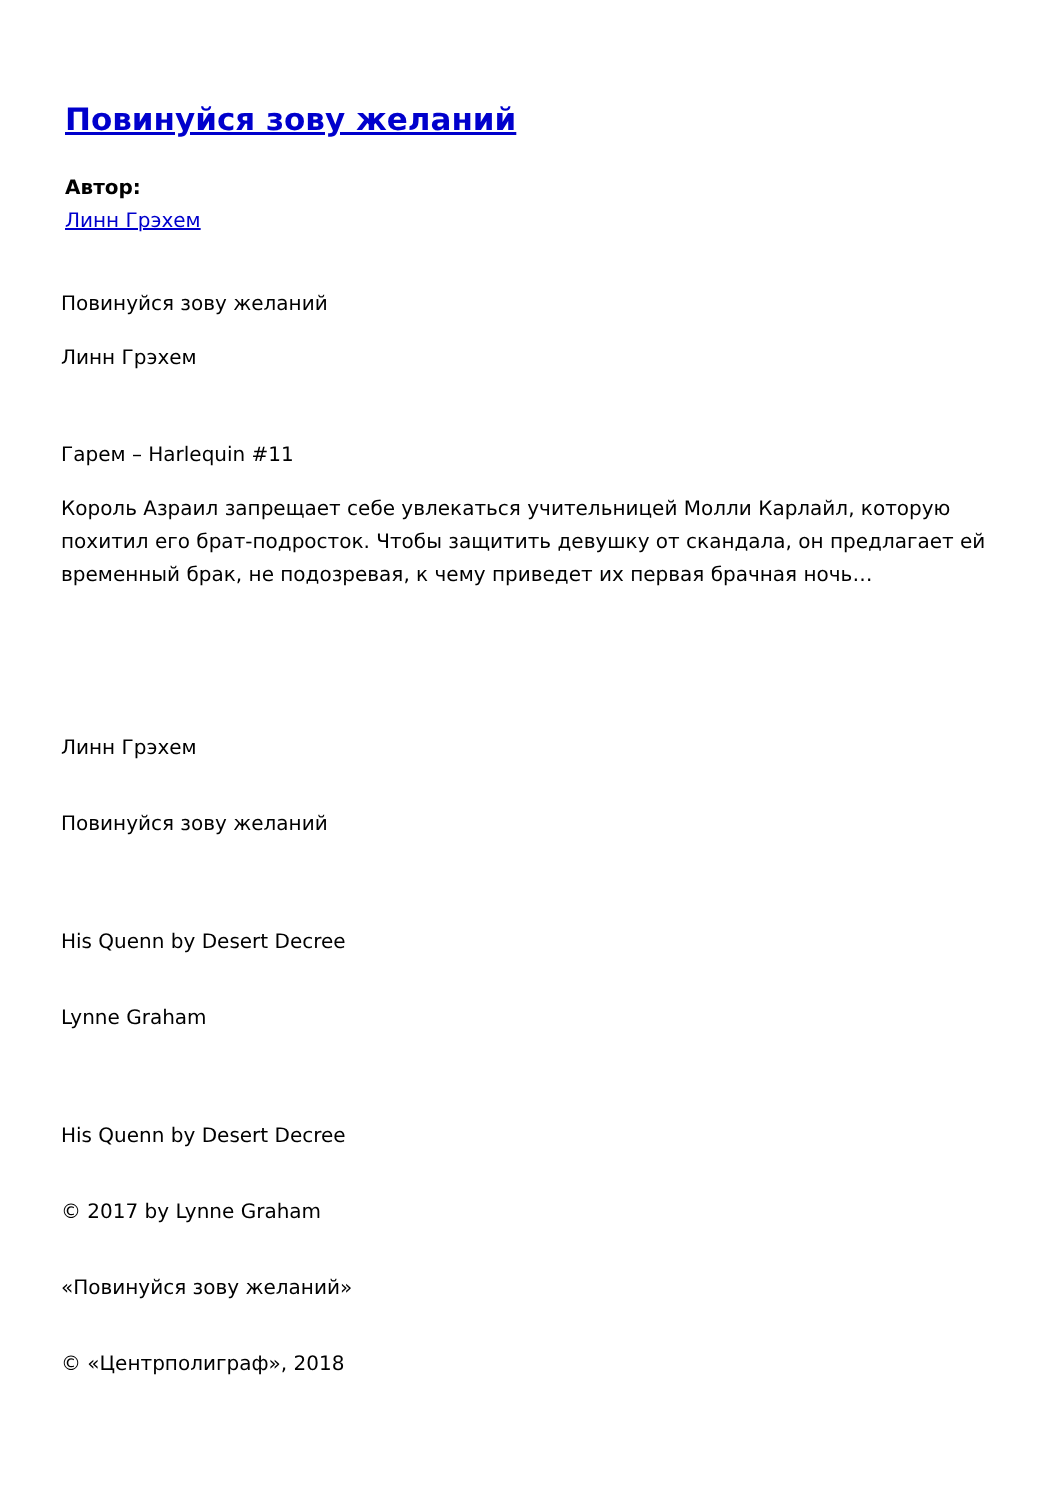Повинуйся зову желаний
Автор:
Линн Грэхем
Повинуйся зову желаний
Линн Грэхем
Гарем – Harlequin #11
Король Азраил запрещает себе увлекаться учительницей Молли Карлайл, которую похитил его брат-подросток. Чтобы защитить девушку от скандала, он предлагает ей временный брак, не подозревая, к чему приведет их первая брачная ночь…
Линн Грэхем
Повинуйся зову желаний
His Quenn by Desert Decree
Lynne Graham
His Quenn by Desert Decree
© 2017 by Lynne Graham
«Повинуйся зову желаний»
© «Центрполиграф», 2018